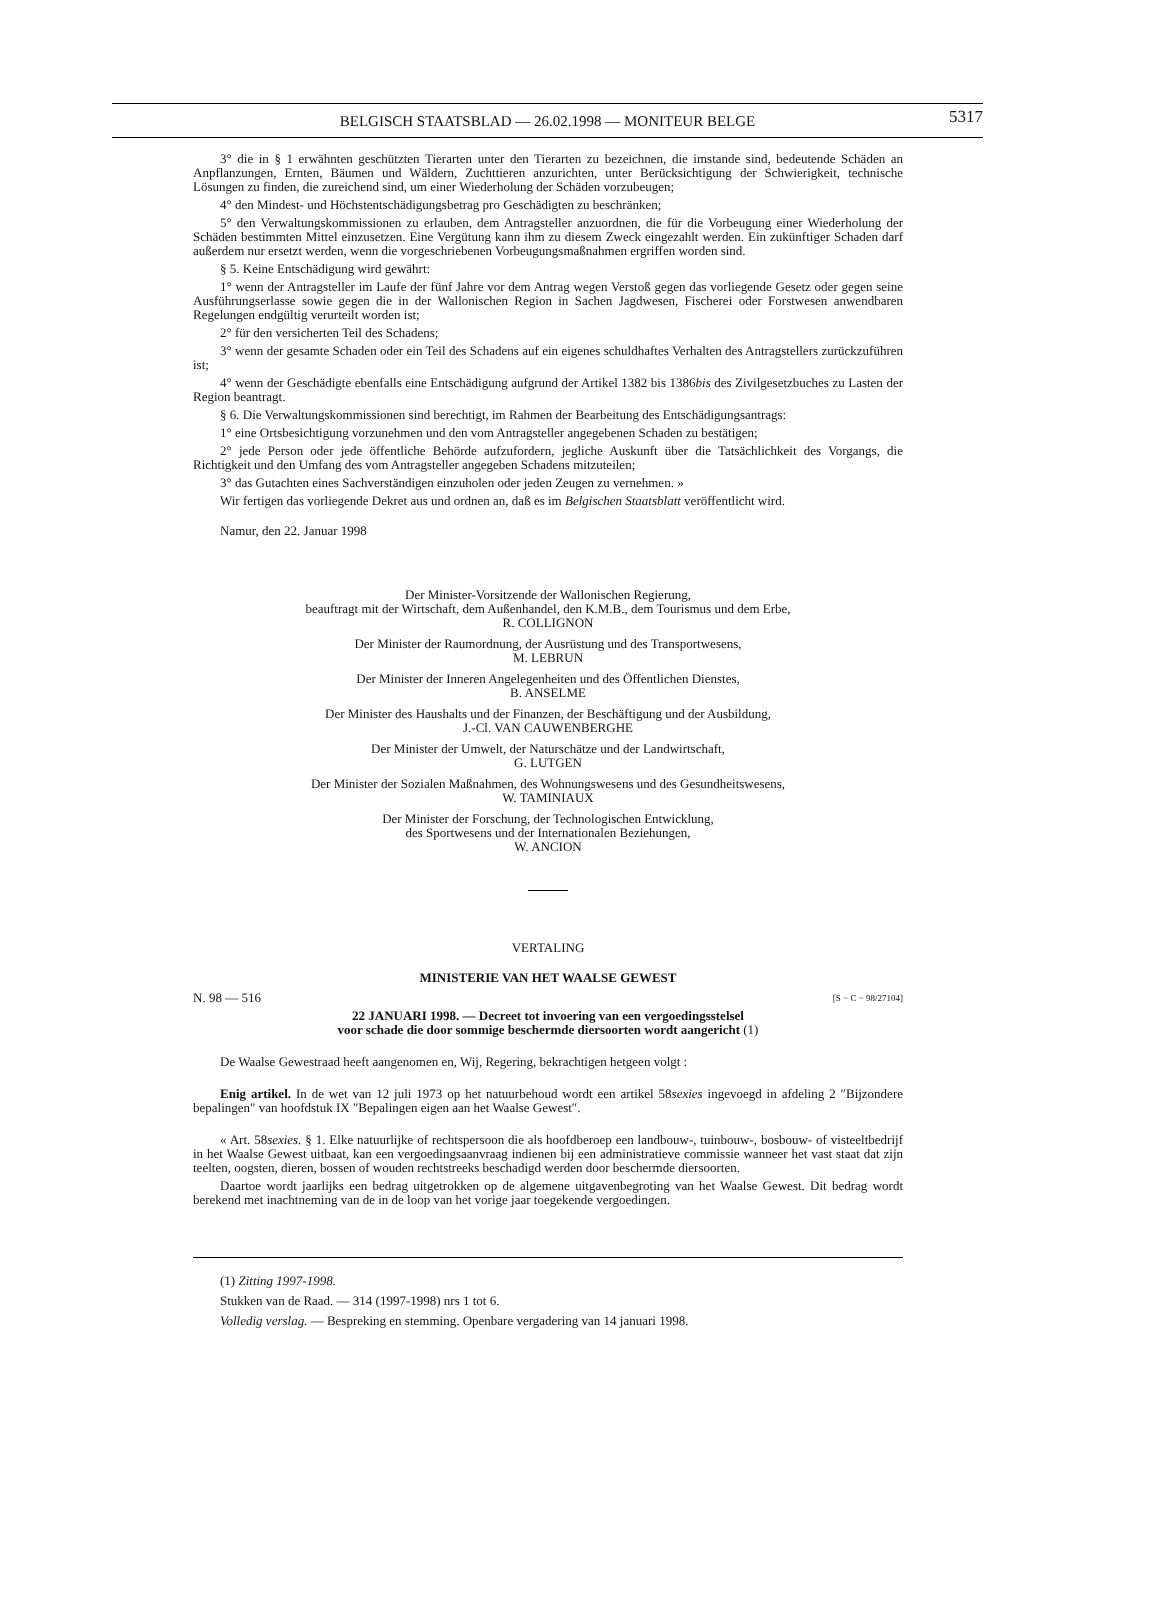BELGISCH STAATSBLAD — 26.02.1998 — MONITEUR BELGE 5317
3° die in § 1 erwähnten geschützten Tierarten unter den Tierarten zu bezeichnen, die imstande sind, bedeutende Schäden an Anpflanzungen, Ernten, Bäumen und Wäldern, Zuchttieren anzurichten, unter Berücksichtigung der Schwierigkeit, technische Lösungen zu finden, die zureichend sind, um einer Wiederholung der Schäden vorzubeugen;
4° den Mindest- und Höchstentschädigungsbetrag pro Geschädigten zu beschränken;
5° den Verwaltungskommissionen zu erlauben, dem Antragsteller anzuordnen, die für die Vorbeugung einer Wiederholung der Schäden bestimmten Mittel einzusetzen. Eine Vergütung kann ihm zu diesem Zweck eingezahlt werden. Ein zukünftiger Schaden darf außerdem nur ersetzt werden, wenn die vorgeschriebenen Vorbeugungsmaßnahmen ergriffen worden sind.
§ 5. Keine Entschädigung wird gewährt:
1° wenn der Antragsteller im Laufe der fünf Jahre vor dem Antrag wegen Verstoß gegen das vorliegende Gesetz oder gegen seine Ausführungserlasse sowie gegen die in der Wallonischen Region in Sachen Jagdwesen, Fischerei oder Forstwesen anwendbaren Regelungen endgültig verurteilt worden ist;
2° für den versicherten Teil des Schadens;
3° wenn der gesamte Schaden oder ein Teil des Schadens auf ein eigenes schuldhaftes Verhalten des Antragstellers zurückzuführen ist;
4° wenn der Geschädigte ebenfalls eine Entschädigung aufgrund der Artikel 1382 bis 1386bis des Zivilgesetzbuches zu Lasten der Region beantragt.
§ 6. Die Verwaltungskommissionen sind berechtigt, im Rahmen der Bearbeitung des Entschädigungsantrags:
1° eine Ortsbesichtigung vorzunehmen und den vom Antragsteller angegebenen Schaden zu bestätigen;
2° jede Person oder jede öffentliche Behörde aufzufordern, jegliche Auskunft über die Tatsächlichkeit des Vorgangs, die Richtigkeit und den Umfang des vom Antragsteller angegeben Schadens mitzuteilen;
3° das Gutachten eines Sachverständigen einzuholen oder jeden Zeugen zu vernehmen. »
Wir fertigen das vorliegende Dekret aus und ordnen an, daß es im Belgischen Staatsblatt veröffentlicht wird.
Namur, den 22. Januar 1998
Der Minister-Vorsitzende der Wallonischen Regierung,
beauftragt mit der Wirtschaft, dem Außenhandel, den K.M.B., dem Tourismus und dem Erbe,
R. COLLIGNON
Der Minister der Raumordnung, der Ausrüstung und des Transportwesens,
M. LEBRUN
Der Minister der Inneren Angelegenheiten und des Öffentlichen Dienstes,
B. ANSELME
Der Minister des Haushalts und der Finanzen, der Beschäftigung und der Ausbildung,
J.-Cl. VAN CAUWENBERGHE
Der Minister der Umwelt, der Naturschätze und der Landwirtschaft,
G. LUTGEN
Der Minister der Sozialen Maßnahmen, des Wohnungswesens und des Gesundheitswesens,
W. TAMINIAUX
Der Minister der Forschung, der Technologischen Entwicklung,
des Sportwesens und der Internationalen Beziehungen,
W. ANCION
VERTALING
MINISTERIE VAN HET WAALSE GEWEST
N. 98 — 516 [S − C − 98/27104]
22 JANUARI 1998. — Decreet tot invoering van een vergoedingsstelsel
voor schade die door sommige beschermde diersoorten wordt aangericht (1)
De Waalse Gewestraad heeft aangenomen en, Wij, Regering, bekrachtigen hetgeen volgt :
Enig artikel. In de wet van 12 juli 1973 op het natuurbehoud wordt een artikel 58sexies ingevoegd in afdeling 2 ″Bijzondere bepalingen″ van hoofdstuk IX ″Bepalingen eigen aan het Waalse Gewest″.
« Art. 58sexies. § 1. Elke natuurlijke of rechtspersoon die als hoofdberoep een landbouw-, tuinbouw-, bosbouw- of visteeltbedrijf in het Waalse Gewest uitbaat, kan een vergoedingsaanvraag indienen bij een administratieve commissie wanneer het vast staat dat zijn teelten, oogsten, dieren, bossen of wouden rechtstreeks beschadigd werden door beschermde diersoorten.
Daartoe wordt jaarlijks een bedrag uitgetrokken op de algemene uitgavenbegroting van het Waalse Gewest. Dit bedrag wordt berekend met inachtneming van de in de loop van het vorige jaar toegekende vergoedingen.
(1) Zitting 1997-1998.
Stukken van de Raad. — 314 (1997-1998) nrs 1 tot 6.
Volledig verslag. — Bespreking en stemming. Openbare vergadering van 14 januari 1998.